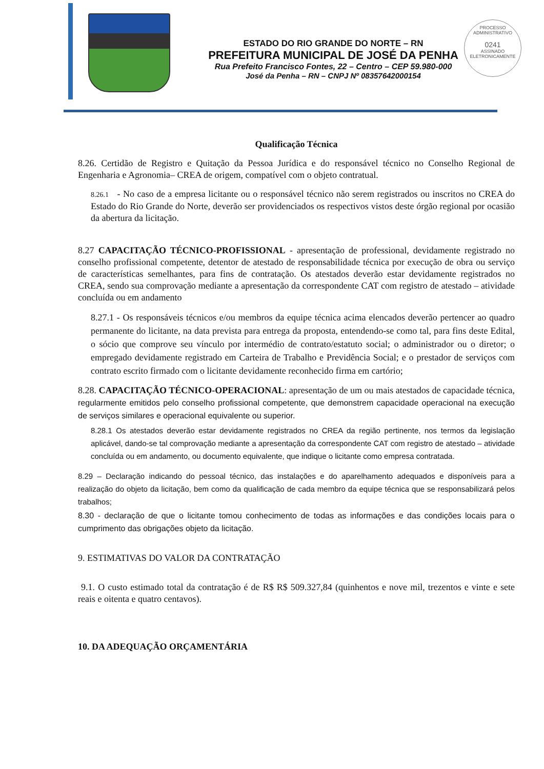PROCESSO ADMINISTRATIVO
0241
ASSINADO ELETRONICAMENTE
ESTADO DO RIO GRANDE DO NORTE – RN
PREFEITURA MUNICIPAL DE JOSÉ DA PENHA
Rua Prefeito Francisco Fontes, 22 – Centro – CEP 59.980-000
José da Penha – RN – CNPJ Nº 08357642000154
Qualificação Técnica
8.26. Certidão de Registro e Quitação da Pessoa Jurídica e do responsável técnico no Conselho Regional de Engenharia e Agronomia– CREA de origem, compatível com o objeto contratual.
8.26.1 - No caso de a empresa licitante ou o responsável técnico não serem registrados ou inscritos no CREA do Estado do Rio Grande do Norte, deverão ser providenciados os respectivos vistos deste órgão regional por ocasião da abertura da licitação.
8.27 CAPACITAÇÃO TÉCNICO-PROFISSIONAL - apresentação de professional, devidamente registrado no conselho profissional competente, detentor de atestado de responsabilidade técnica por execução de obra ou serviço de características semelhantes, para fins de contratação. Os atestados deverão estar devidamente registrados no CREA, sendo sua comprovação mediante a apresentação da correspondente CAT com registro de atestado – atividade concluída ou em andamento
8.27.1 - Os responsáveis técnicos e/ou membros da equipe técnica acima elencados deverão pertencer ao quadro permanente do licitante, na data prevista para entrega da proposta, entendendo-se como tal, para fins deste Edital, o sócio que comprove seu vínculo por intermédio de contrato/estatuto social; o administrador ou o diretor; o empregado devidamente registrado em Carteira de Trabalho e Previdência Social; e o prestador de serviços com contrato escrito firmado com o licitante devidamente reconhecido firma em cartório;
8.28. CAPACITAÇÃO TÉCNICO-OPERACIONAL: apresentação de um ou mais atestados de capacidade técnica, regularmente emitidos pelo conselho profissional competente, que demonstrem capacidade operacional na execução de serviços similares e operacional equivalente ou superior.
8.28.1 Os atestados deverão estar devidamente registrados no CREA da região pertinente, nos termos da legislação aplicável, dando-se tal comprovação mediante a apresentação da correspondente CAT com registro de atestado – atividade concluída ou em andamento, ou documento equivalente, que indique o licitante como empresa contratada.
8.29 – Declaração indicando do pessoal técnico, das instalações e do aparelhamento adequados e disponíveis para a realização do objeto da licitação, bem como da qualificação de cada membro da equipe técnica que se responsabilizará pelos trabalhos;
8.30 - declaração de que o licitante tomou conhecimento de todas as informações e das condições locais para o cumprimento das obrigações objeto da licitação.
9. ESTIMATIVAS DO VALOR DA CONTRATAÇÃO
9.1. O custo estimado total da contratação é de R$ R$ 509.327,84 (quinhentos e nove mil, trezentos e vinte e sete reais e oitenta e quatro centavos).
10. DA ADEQUAÇÃO ORÇAMENTÁRIA